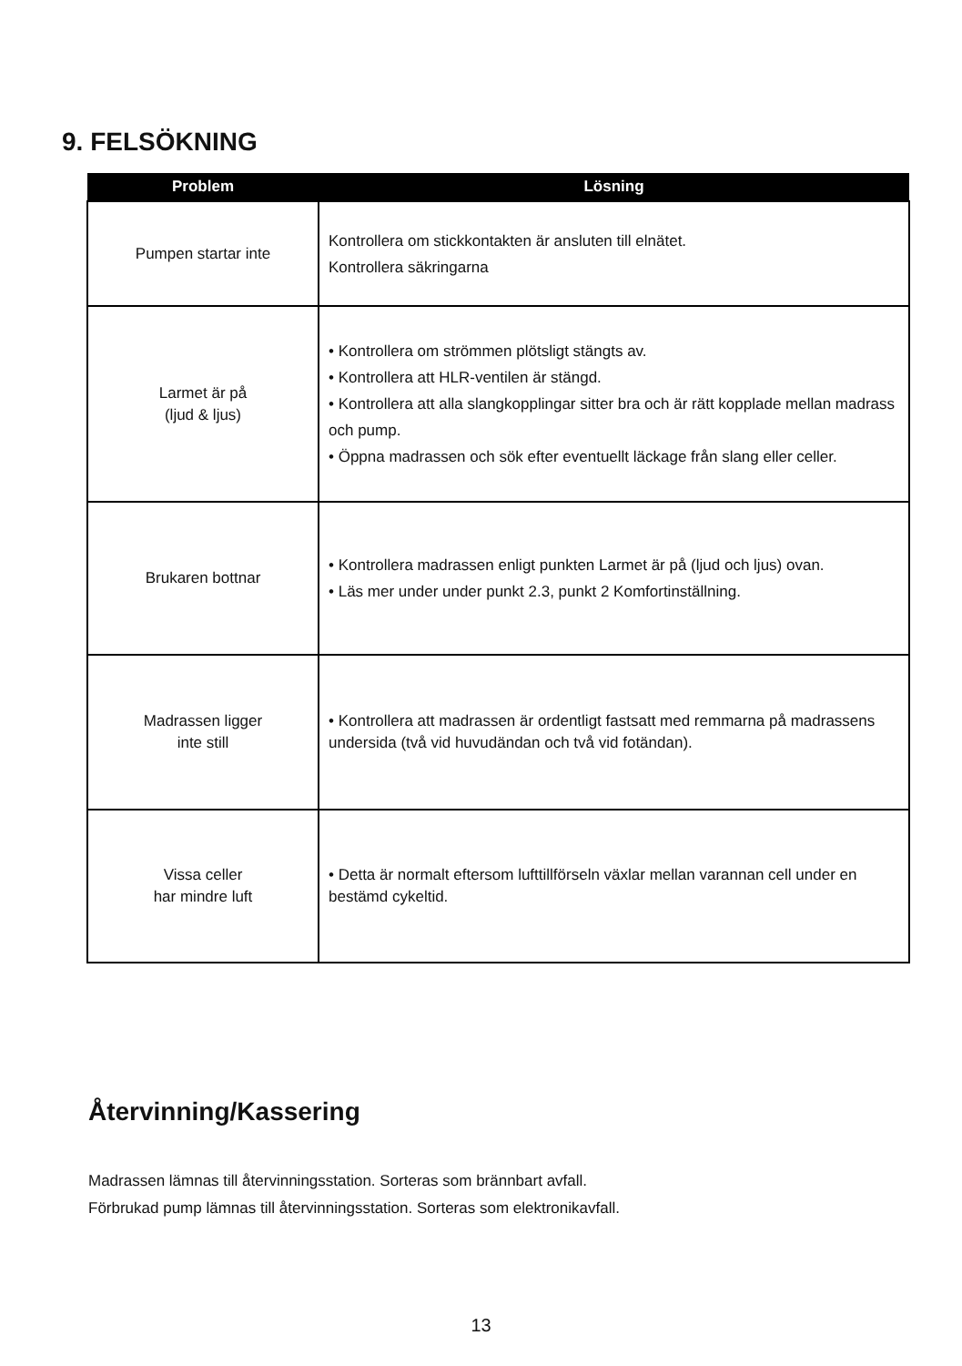9. FELSÖKNING
| Problem | Lösning |
| --- | --- |
| Pumpen startar inte | Kontrollera om stickkontakten är ansluten till elnätet. Kontrollera säkringarna |
| Larmet är på (ljud & ljus) | • Kontrollera om strömmen plötsligt stängts av. • Kontrollera att HLR-ventilen är stängd. • Kontrollera att alla slangkopplingar sitter bra och är rätt kopplade mellan madrass och pump. • Öppna madrassen och sök efter eventuellt läckage från slang eller celler. |
| Brukaren bottnar | • Kontrollera madrassen enligt punkten Larmet är på (ljud och ljus) ovan. • Läs mer under under punkt 2.3, punkt 2 Komfortinställning. |
| Madrassen ligger inte still | • Kontrollera att madrassen är ordentligt fastsatt med remmarna på madrassens undersida (två vid huvudändan och två vid fotändan). |
| Vissa celler har mindre luft | • Detta är normalt eftersom lufttillförseln växlar mellan varannan cell under en bestämd cykeltid. |
Återvinning/Kassering
Madrassen lämnas till återvinningsstation. Sorteras som brännbart avfall.
Förbrukad pump lämnas till återvinningsstation. Sorteras som elektronikavfall.
13